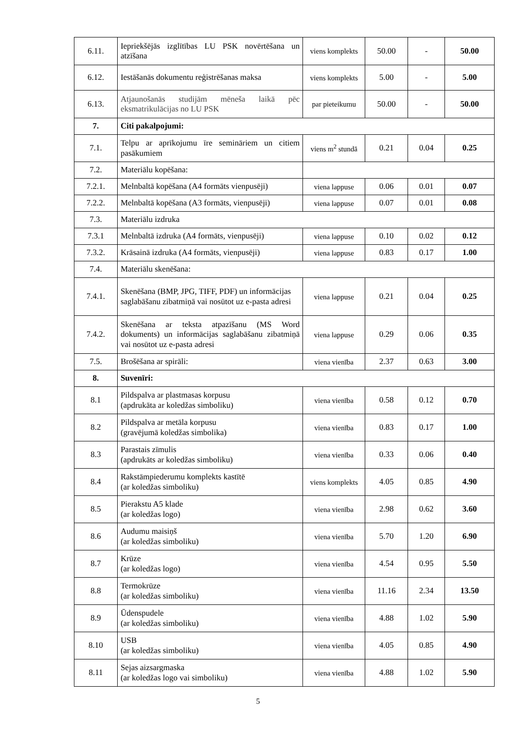| 6.11. | Iepriekšējās izglītības LU PSK novērtēšana un atzīšana | viens komplekts | 50.00 | - | 50.00 |
| 6.12. | Iestāšanās dokumentu reģistrēšanas maksa | viens komplekts | 5.00 | - | 5.00 |
| 6.13. | Atjaunošanās studijām mēneša laikā pēc eksmatrikulācijas no LU PSK | par pieteikumu | 50.00 | - | 50.00 |
| 7. | Citi pakalpojumi: | | | | |
| 7.1. | Telpu ar aprīkojumu īre semināriem un citiem pasākumiem | viens m<sup>2</sup> stundā | 0.21 | 0.04 | 0.25 |
| 7.2. | Materiālu kopēšana: | | | | |
| 7.2.1. | Melnbaltā kopēšana (A4 formāts vienpusēji) | viena lappuse | 0.06 | 0.01 | 0.07 |
| 7.2.2. | Melnbaltā kopēšana (A3 formāts, vienpusēji) | viena lappuse | 0.07 | 0.01 | 0.08 |
| 7.3. | Materiālu izdruka | | | | |
| 7.3.1 | Melnbaltā izdruka (A4 formāts, vienpusēji) | viena lappuse | 0.10 | 0.02 | 0.12 |
| 7.3.2. | Krāsainā izdruka (A4 formāts, vienpusēji) | viena lappuse | 0.83 | 0.17 | 1.00 |
| 7.4. | Materiālu skenēšana: | | | | |
| 7.4.1. | Skenēšana (BMP, JPG, TIFF, PDF) un informācijas saglabāšanu zibatmiņā vai nosūtot uz e-pasta adresi | viena lappuse | 0.21 | 0.04 | 0.25 |
| 7.4.2. | Skenēšana ar teksta atpazīšanu (MS Word dokuments) un informācijas saglabāšanu zibatmiņā vai nosūtot uz e-pasta adresi | viena lappuse | 0.29 | 0.06 | 0.35 |
| 7.5. | Brošēšana ar spirāli: | viena vienība | 2.37 | 0.63 | 3.00 |
| 8. | Suvenīri: | | | | |
| 8.1 | Pildspalva ar plastmasas korpusu (apdrukāta ar koledžas simboliku) | viena vienība | 0.58 | 0.12 | 0.70 |
| 8.2 | Pildspalva ar metāla korpusu (gravējumā koledžas simbolika) | viena vienība | 0.83 | 0.17 | 1.00 |
| 8.3 | Parastais zīmulis (apdrukāts ar koledžas simboliku) | viena vienība | 0.33 | 0.06 | 0.40 |
| 8.4 | Rakstāmpiederumu komplekts kastītē (ar koledžas simboliku) | viens komplekts | 4.05 | 0.85 | 4.90 |
| 8.5 | Pierakstu A5 klade (ar koledžas logo) | viena vienība | 2.98 | 0.62 | 3.60 |
| 8.6 | Audumu maisiņš (ar koledžas simboliku) | viena vienība | 5.70 | 1.20 | 6.90 |
| 8.7 | Krūze (ar koledžas logo) | viena vienība | 4.54 | 0.95 | 5.50 |
| 8.8 | Termokrūze (ar koledžas simboliku) | viena vienība | 11.16 | 2.34 | 13.50 |
| 8.9 | Ūdenspudele (ar koledžas simboliku) | viena vienība | 4.88 | 1.02 | 5.90 |
| 8.10 | USB (ar koledžas simboliku) | viena vienība | 4.05 | 0.85 | 4.90 |
| 8.11 | Sejas aizsargmaska (ar koledžas logo vai simboliku) | viena vienība | 4.88 | 1.02 | 5.90 |
5